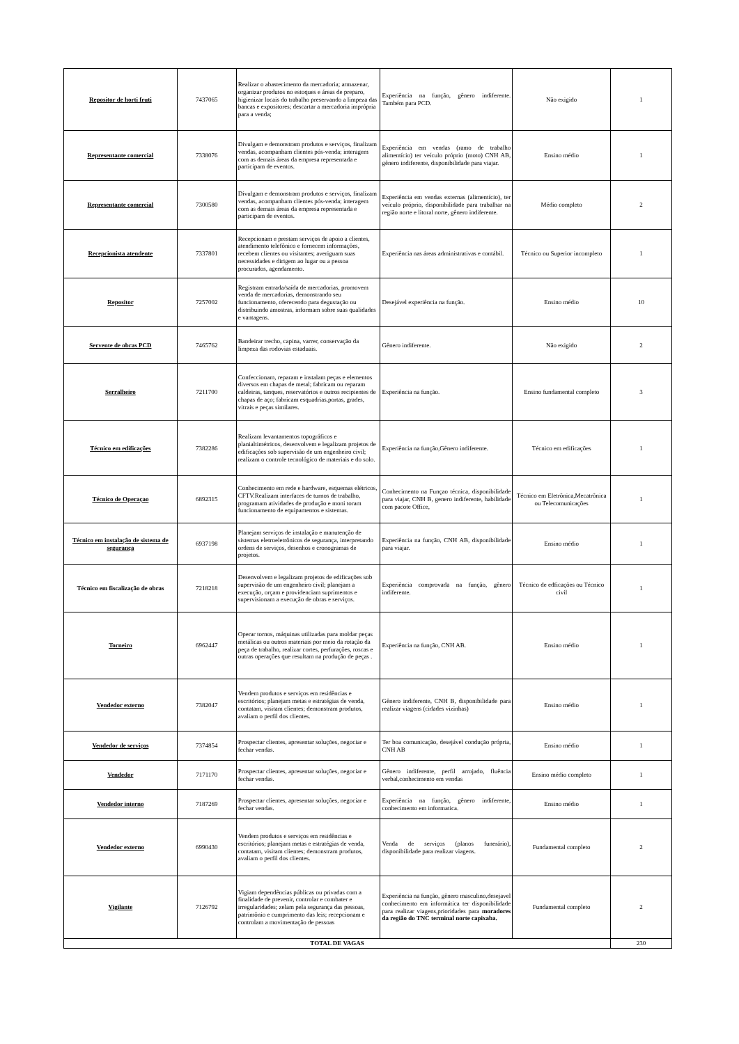| Repositor de horti fruti | 7437065 | Realizar o abastecimento da mercadoria; armazenar, organizar produtos no estoques e áreas de preparo, higienizar locais do trabalho preservando a limpeza das bancas e expositores; descartar a mercadoria imprópria para a venda; | Experiência na função, gênero indiferente. Também para PCD. | Não exigido | 1 |
| Representante comercial | 7338076 | Divulgam e demonstram produtos e serviços, finalizam vendas, acompanham clientes pós-venda; interagem com as demais áreas da empresa representada e participam de eventos. | Experiência em vendas (ramo de trabalho alimentício) ter veículo próprio (moto) CNH AB, gênero indiferente, disponibilidade para viajar. | Ensino médio | 1 |
| Representante comercial | 7300580 | Divulgam e demonstram produtos e serviços, finalizam vendas, acompanham clientes pós-venda; interagem com as demais áreas da empresa representada e participam de eventos. | Experiência em vendas externas (alimentício), ter veículo próprio, disponibilidade para trabalhar na região norte e litoral norte, gênero indiferente. | Médio completo | 2 |
| Recepcionista atendente | 7337801 | Recepcionam e prestam serviços de apoio a clientes, atendimento telefônico e fornecem informações, recebem clientes ou visitantes; averiguam suas necessidades e dirigem ao lugar ou a pessoa procurados, agendamento. | Experiência nas áreas administrativas e contábil. | Técnico ou Superior incompleto | 1 |
| Repositor | 7257002 | Registram entrada/saída de mercadorias, promovem venda de mercadorias, demonstrando seu funcionamento, oferecendo para degustação ou distribuindo amostras, informam sobre suas qualidades e vantagens. | Desejável experiência na função. | Ensino médio | 10 |
| Servente de obras PCD | 7465762 | Bandeirar trecho, capina, varrer, conservação da limpeza das rodovias estaduais. | Gênero indiferente. | Não exigido | 2 |
| Serralheiro | 7211700 | Confeccionam, reparam e instalam peças e elementos diversos em chapas de metal; fabricam ou reparam caldeiras, tanques, reservatórios e outros recipientes de chapas de aço; fabricam esquadrias,portas, grades, vitrais e peças similares. | Experiência na função. | Ensino fundamental completo | 3 |
| Técnico em edificações | 7382286 | Realizam levantamentos topográficos e planialtimétricos, desenvolvem e legalizam projetos de edificações sob supervisão de um engenheiro civil; realizam o controle tecnológico de materiais e do solo. | Experiência na função,Gênero indiferente. | Técnico em edificações | 1 |
| Técnico de Operaçao | 6892315 | Conhecimento em rede e hardware, esquemas elétricos, CFTV.Realizam interfaces de turnos de trabalho, programam atividades de produção e moni toram funcionamento de equipamentos e sistemas. | Conhecimento na Funçao técnica, disponibilidade para viajar, CNH B, genero indiferente, habilidade com pacote Office, | Técnico em Eletrônica,Mecatrônica ou Telecomunicações | 1 |
| Técnico em instalação de sistema de segurança | 6937198 | Planejam serviços de instalação e manutenção de sistemas eletroeletrônicos de segurança, interpretando ordens de serviços, desenhos e cronogramas de projetos. | Experiência na função, CNH AB, disponibilidade para viajar. | Ensino médio | 1 |
| Técnico em fiscalização de obras | 7218218 | Desenvolvem e legalizam projetos de edificações sob supervisão de um engenheiro civil; planejam a execução, orçam e providenciam suprimentos e supervisionam a execução de obras e serviços. | Experiência comprovada na função, gênero indiferente. | Técnico de edficações ou Técnico civil | 1 |
| Torneiro | 6962447 | Operar tornos, máquinas utilizadas para moldar peças metálicas ou outros materiais por meio da rotação da peça de trabalho, realizar cortes, perfurações, roscas e outras operações que resultam na produção de peças . | Experiência na função, CNH AB. | Ensino médio | 1 |
| Vendedor externo | 7382047 | Vendem produtos e serviços em residências e escritórios; planejam metas e estratégias de venda, contatam, visitam clientes; demonstram produtos, avaliam o perfil dos clientes. | Gênero indiferente, CNH B, disponibilidade para realizar viagens (cidades vizinhas) | Ensino médio | 1 |
| Vendedor de serviços | 7374854 | Prospectar clientes, apresentar soluções, negociar e fechar vendas. | Ter boa comunicação, desejável condução própria, CNH AB | Ensino médio | 1 |
| Vendedor | 7171170 | Prospectar clientes, apresentar soluções, negociar e fechar vendas. | Gênero indiferente, perfil arrojado, fluência verbal,conhecimento em vendas | Ensino médio completo | 1 |
| Vendedor interno | 7187269 | Prospectar clientes, apresentar soluções, negociar e fechar vendas. | Experiência na função, gênero indiferente, conhecimento em informatica. | Ensino médio | 1 |
| Vendedor externo | 6990430 | Vendem produtos e serviços em residências e escritórios; planejam metas e estratégias de venda, contatam, visitam clientes; demonstram produtos, avaliam o perfil dos clientes. | Venda de serviços (planos funerário), disponibilidade para realizar viagens. | Fundamental completo | 2 |
| Vigilante | 7126792 | Vigiam dependências públicas ou privadas com a finalidade de prevenir, controlar e combater e irregularidades; zelam pela segurança das pessoas, patrimônio e cumprimento das leis; recepcionam e controlam a movimentação de pessoas | Experiência na função, gênero masculino,desejavel conhecimento em informática ter disponibilidade para realizar viagens,prioridades para moradores da região do TNC terminal norte capixaba. | Fundamental completo | 2 |
| TOTAL DE VAGAS | | | | | 230 |